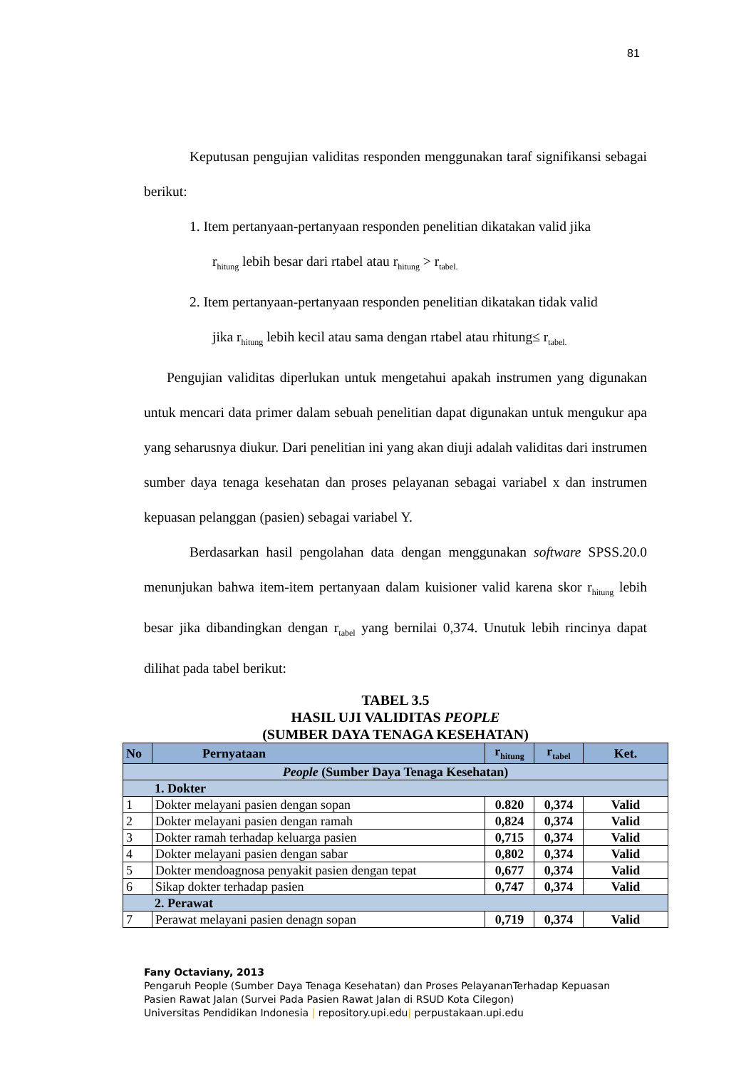81
Keputusan pengujian validitas responden menggunakan taraf signifikansi sebagai berikut:
1. Item pertanyaan-pertanyaan responden penelitian dikatakan valid jika
r<sub>hitung</sub> lebih besar dari rtabel atau r<sub>hitung</sub> > r<sub>tabel.</sub>
2. Item pertanyaan-pertanyaan responden penelitian dikatakan tidak valid
jika r<sub>hitung</sub> lebih kecil atau sama dengan rtabel atau rhitung≤ r<sub>tabel.</sub>
Pengujian validitas diperlukan untuk mengetahui apakah instrumen yang digunakan untuk mencari data primer dalam sebuah penelitian dapat digunakan untuk mengukur apa yang seharusnya diukur. Dari penelitian ini yang akan diuji adalah validitas dari instrumen sumber daya tenaga kesehatan dan proses pelayanan sebagai variabel x dan instrumen kepuasan pelanggan (pasien) sebagai variabel Y.
Berdasarkan hasil pengolahan data dengan menggunakan software SPSS.20.0 menunjukan bahwa item-item pertanyaan dalam kuisioner valid karena skor r<sub>hitung</sub> lebih besar jika dibandingkan dengan r<sub>tabel</sub> yang bernilai 0,374. Unutuk lebih rincinya dapat dilihat pada tabel berikut:
TABEL 3.5
HASIL UJI VALIDITAS PEOPLE
(SUMBER DAYA TENAGA KESEHATAN)
| No | Pernyataan | r<sub>hitung</sub> | r<sub>tabel</sub> | Ket. |
| --- | --- | --- | --- | --- |
| People (Sumber Daya Tenaga Kesehatan) | | | | |
| 1. Dokter | | | | |
| 1 | Dokter melayani pasien dengan sopan | 0.820 | 0,374 | Valid |
| 2 | Dokter melayani pasien dengan ramah | 0,824 | 0,374 | Valid |
| 3 | Dokter ramah terhadap keluarga pasien | 0,715 | 0,374 | Valid |
| 4 | Dokter melayani pasien dengan sabar | 0,802 | 0,374 | Valid |
| 5 | Dokter mendoagnosa penyakit pasien dengan tepat | 0,677 | 0,374 | Valid |
| 6 | Sikap dokter terhadap pasien | 0,747 | 0,374 | Valid |
| 2. Perawat | | | | |
| 7 | Perawat melayani pasien denagn sopan | 0,719 | 0,374 | Valid |
Fany Octaviany, 2013
Pengaruh People (Sumber Daya Tenaga Kesehatan) dan Proses PelayananTerhadap Kepuasan
Pasien Rawat Jalan (Survei Pada Pasien Rawat Jalan di RSUD Kota Cilegon)
Universitas Pendidikan Indonesia | repository.upi.edu| perpustakaan.upi.edu